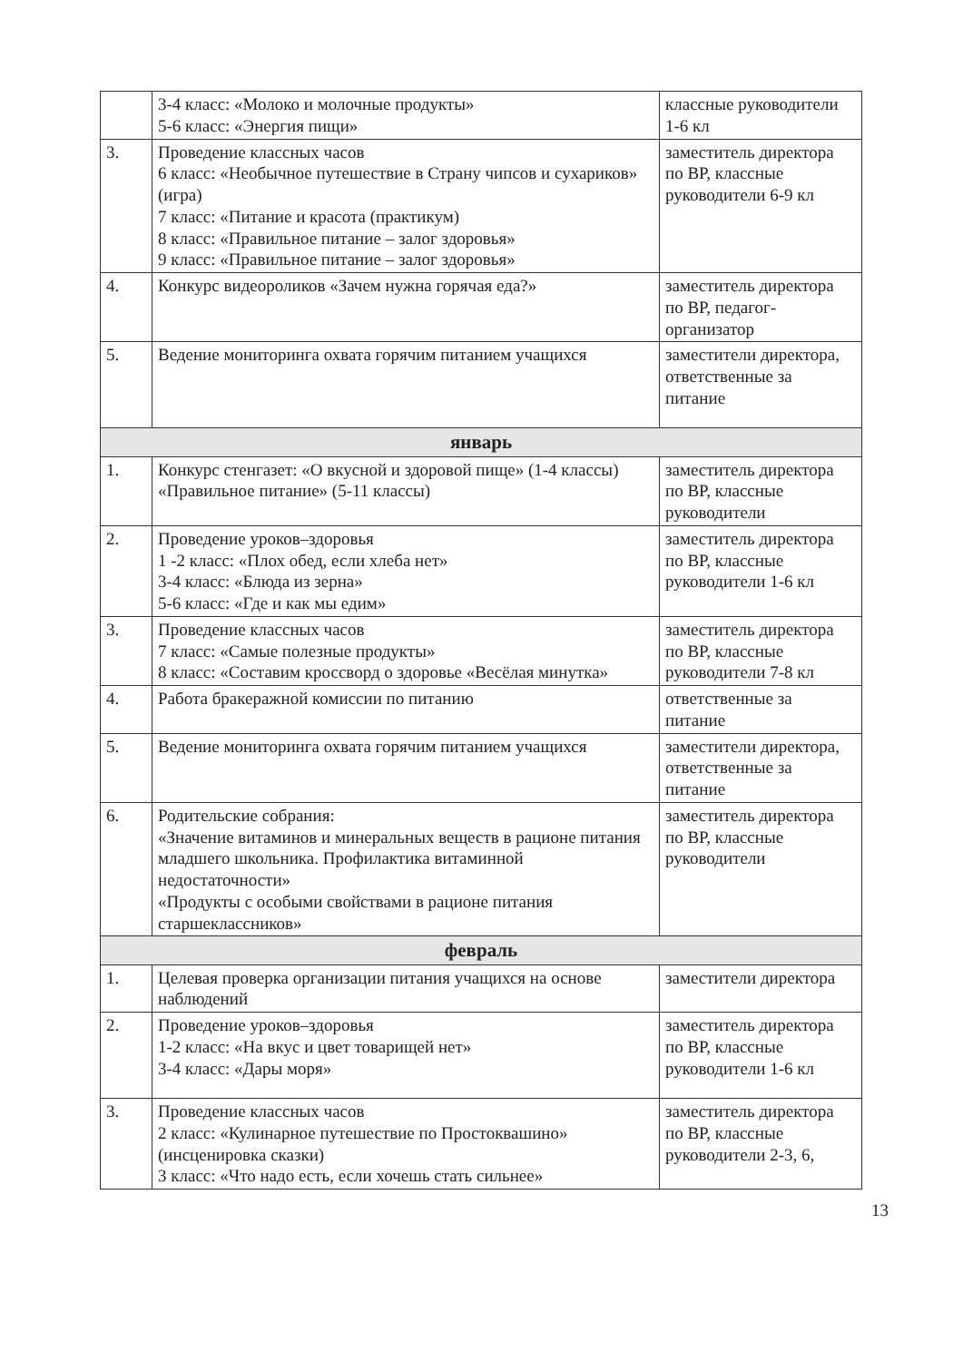| | 3-4 класс: «Молоко и молочные продукты» 5-6 класс: «Энергия пищи» | классные руководители 1-6 кл |
| 3. | Проведение классных часов 6 класс: «Необычное путешествие в Страну чипсов и сухариков» (игра) 7 класс: «Питание и красота (практикум) 8 класс: «Правильное питание – залог здоровья» 9 класс: «Правильное питание – залог здоровья» | заместитель директора по ВР, классные руководители 6-9 кл |
| 4. | Конкурс видеороликов «Зачем нужна горячая еда?» | заместитель директора по ВР, педагог-организатор |
| 5. | Ведение мониторинга охвата горячим питанием учащихся | заместители директора, ответственные за питание |
| январь | | |
| 1. | Конкурс стенгазет: «О вкусной и здоровой пище» (1-4 классы) «Правильное питание» (5-11 классы) | заместитель директора по ВР, классные руководители |
| 2. | Проведение уроков–здоровья 1 -2 класс: «Плох обед, если хлеба нет» 3-4 класс: «Блюда из зерна» 5-6 класс: «Где и как мы едим» | заместитель директора по ВР, классные руководители 1-6 кл |
| 3. | Проведение классных часов 7 класс: «Самые полезные продукты» 8 класс: «Составим кроссворд о здоровье «Весёлая минутка» | заместитель директора по ВР, классные руководители 7-8 кл |
| 4. | Работа бракеражной комиссии по питанию | ответственные за питание |
| 5. | Ведение мониторинга охвата горячим питанием учащихся | заместители директора, ответственные за питание |
| 6. | Родительские собрания: «Значение витаминов и минеральных веществ в рационе питания младшего школьника. Профилактика витаминной недостаточности» «Продукты с особыми свойствами в рационе питания старшеклассников» | заместитель директора по ВР, классные руководители |
| февраль | | |
| 1. | Целевая проверка организации питания учащихся на основе наблюдений | заместители директора |
| 2. | Проведение уроков–здоровья 1-2 класс: «На вкус и цвет товарищей нет» 3-4 класс: «Дары моря» | заместитель директора по ВР, классные руководители 1-6 кл |
| 3. | Проведение классных часов 2 класс: «Кулинарное путешествие по Простоквашино» (инсценировка сказки) 3 класс: «Что надо есть, если хочешь стать сильнее» | заместитель директора по ВР, классные руководители 2-3, 6, |
13